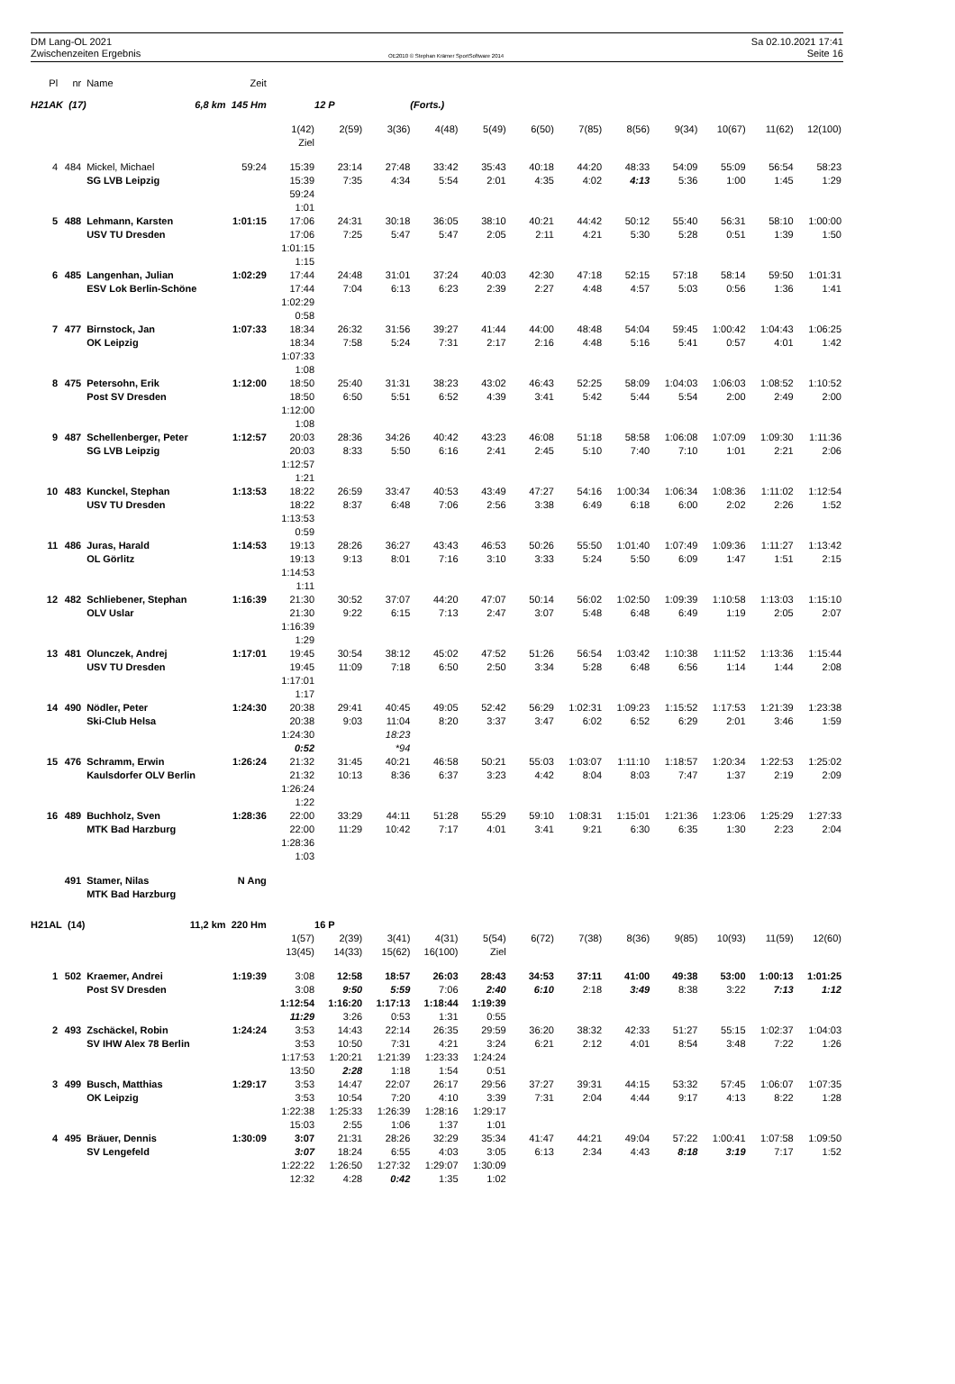DM Lang-OL 2021
Zwischenzeiten Ergebnis
OE2010 © Stephan Krämer SportSoftware 2014
Sa 02.10.2021 17:41
Seite 16
| Pl | nr | Name | Zeit | | | | | | | | | | | | |
| --- | --- | --- | --- | --- | --- | --- | --- | --- | --- | --- | --- | --- | --- | --- | --- |
| H21AK (17) 6,8 km 145 Hm | | | | | 12 P | | (Forts.) | | | | | | | | |
| | | | | 1(42) | 2(59) | 3(36) | 4(48) | 5(49) | 6(50) | 7(85) | 8(56) | 9(34) | 10(67) | 11(62) | 12(100) |
| | | | | Ziel | | | | | | | | | | | |
| 4 | 484 | Mickel, Michael | 59:24 | 15:39 | 23:14 | 27:48 | 33:42 | 35:43 | 40:18 | 44:20 | 48:33 | 54:09 | 55:09 | 56:54 | 58:23 |
| | | SG LVB Leipzig | | 15:39 | 7:35 | 4:34 | 5:54 | 2:01 | 4:35 | 4:02 | 4:13 | 5:36 | 1:00 | 1:45 | 1:29 |
| | | | | 59:24 | | | | | | | | | | | |
| | | | | 1:01 | | | | | | | | | | | |
| 5 | 488 | Lehmann, Karsten | 1:01:15 | 17:06 | 24:31 | 30:18 | 36:05 | 38:10 | 40:21 | 44:42 | 50:12 | 55:40 | 56:31 | 58:10 | 1:00:00 |
| | | USV TU Dresden | | 17:06 | 7:25 | 5:47 | 5:47 | 2:05 | 2:11 | 4:21 | 5:30 | 5:28 | 0:51 | 1:39 | 1:50 |
| | | | | 1:01:15 | | | | | | | | | | | |
| | | | | 1:15 | | | | | | | | | | | |
| 6 | 485 | Langenhan, Julian | 1:02:29 | 17:44 | 24:48 | 31:01 | 37:24 | 40:03 | 42:30 | 47:18 | 52:15 | 57:18 | 58:14 | 59:50 | 1:01:31 |
| | | ESV Lok Berlin-Schöne | | 17:44 | 7:04 | 6:13 | 6:23 | 2:39 | 2:27 | 4:48 | 4:57 | 5:03 | 0:56 | 1:36 | 1:41 |
| | | | | 1:02:29 | | | | | | | | | | | |
| | | | | 0:58 | | | | | | | | | | | |
| 7 | 477 | Birnstock, Jan | 1:07:33 | 18:34 | 26:32 | 31:56 | 39:27 | 41:44 | 44:00 | 48:48 | 54:04 | 59:45 | 1:00:42 | 1:04:43 | 1:06:25 |
| | | OK Leipzig | | 18:34 | 7:58 | 5:24 | 7:31 | 2:17 | 2:16 | 4:48 | 5:16 | 5:41 | 0:57 | 4:01 | 1:42 |
| | | | | 1:07:33 | | | | | | | | | | | |
| | | | | 1:08 | | | | | | | | | | | |
| 8 | 475 | Petersohn, Erik | 1:12:00 | 18:50 | 25:40 | 31:31 | 38:23 | 43:02 | 46:43 | 52:25 | 58:09 | 1:04:03 | 1:06:03 | 1:08:52 | 1:10:52 |
| | | Post SV Dresden | | 18:50 | 6:50 | 5:51 | 6:52 | 4:39 | 3:41 | 5:42 | 5:44 | 5:54 | 2:00 | 2:49 | 2:00 |
| | | | | 1:12:00 | | | | | | | | | | | |
| | | | | 1:08 | | | | | | | | | | | |
| 9 | 487 | Schellenberger, Peter | 1:12:57 | 20:03 | 28:36 | 34:26 | 40:42 | 43:23 | 46:08 | 51:18 | 58:58 | 1:06:08 | 1:07:09 | 1:09:30 | 1:11:36 |
| | | SG LVB Leipzig | | 20:03 | 8:33 | 5:50 | 6:16 | 2:41 | 2:45 | 5:10 | 7:40 | 7:10 | 1:01 | 2:21 | 2:06 |
| | | | | 1:12:57 | | | | | | | | | | | |
| | | | | 1:21 | | | | | | | | | | | |
| 10 | 483 | Kunckel, Stephan | 1:13:53 | 18:22 | 26:59 | 33:47 | 40:53 | 43:49 | 47:27 | 54:16 | 1:00:34 | 1:06:34 | 1:08:36 | 1:11:02 | 1:12:54 |
| | | USV TU Dresden | | 18:22 | 8:37 | 6:48 | 7:06 | 2:56 | 3:38 | 6:49 | 6:18 | 6:00 | 2:02 | 2:26 | 1:52 |
| | | | | 1:13:53 | | | | | | | | | | | |
| | | | | 0:59 | | | | | | | | | | | |
| 11 | 486 | Juras, Harald | 1:14:53 | 19:13 | 28:26 | 36:27 | 43:43 | 46:53 | 50:26 | 55:50 | 1:01:40 | 1:07:49 | 1:09:36 | 1:11:27 | 1:13:42 |
| | | OL Görlitz | | 19:13 | 9:13 | 8:01 | 7:16 | 3:10 | 3:33 | 5:24 | 5:50 | 6:09 | 1:47 | 1:51 | 2:15 |
| | | | | 1:14:53 | | | | | | | | | | | |
| | | | | 1:11 | | | | | | | | | | | |
| 12 | 482 | Schliebener, Stephan | 1:16:39 | 21:30 | 30:52 | 37:07 | 44:20 | 47:07 | 50:14 | 56:02 | 1:02:50 | 1:09:39 | 1:10:58 | 1:13:03 | 1:15:10 |
| | | OLV Uslar | | 21:30 | 9:22 | 6:15 | 7:13 | 2:47 | 3:07 | 5:48 | 6:48 | 6:49 | 1:19 | 2:05 | 2:07 |
| | | | | 1:16:39 | | | | | | | | | | | |
| | | | | 1:29 | | | | | | | | | | | |
| 13 | 481 | Olunczek, Andrej | 1:17:01 | 19:45 | 30:54 | 38:12 | 45:02 | 47:52 | 51:26 | 56:54 | 1:03:42 | 1:10:38 | 1:11:52 | 1:13:36 | 1:15:44 |
| | | USV TU Dresden | | 19:45 | 11:09 | 7:18 | 6:50 | 2:50 | 3:34 | 5:28 | 6:48 | 6:56 | 1:14 | 1:44 | 2:08 |
| | | | | 1:17:01 | | | | | | | | | | | |
| | | | | 1:17 | | | | | | | | | | | |
| 14 | 490 | Nödler, Peter | 1:24:30 | 20:38 | 29:41 | 40:45 | 49:05 | 52:42 | 56:29 | 1:02:31 | 1:09:23 | 1:15:52 | 1:17:53 | 1:21:39 | 1:23:38 |
| | | Ski-Club Helsa | | 20:38 | 9:03 | 11:04 | 8:20 | 3:37 | 3:47 | 6:02 | 6:52 | 6:29 | 2:01 | 3:46 | 1:59 |
| | | | | 1:24:30 | | 18:23 | | | | | | | | | |
| | | | | 0:52 | | *94 | | | | | | | | | |
| 15 | 476 | Schramm, Erwin | 1:26:24 | 21:32 | 31:45 | 40:21 | 46:58 | 50:21 | 55:03 | 1:03:07 | 1:11:10 | 1:18:57 | 1:20:34 | 1:22:53 | 1:25:02 |
| | | Kaulsdorfer OLV Berlin | | 21:32 | 10:13 | 8:36 | 6:37 | 3:23 | 4:42 | 8:04 | 8:03 | 7:47 | 1:37 | 2:19 | 2:09 |
| | | | | 1:26:24 | | | | | | | | | | | |
| | | | | 1:22 | | | | | | | | | | | |
| 16 | 489 | Buchholz, Sven | 1:28:36 | 22:00 | 33:29 | 44:11 | 51:28 | 55:29 | 59:10 | 1:08:31 | 1:15:01 | 1:21:36 | 1:23:06 | 1:25:29 | 1:27:33 |
| | | MTK Bad Harzburg | | 22:00 | 11:29 | 10:42 | 7:17 | 4:01 | 3:41 | 9:21 | 6:30 | 6:35 | 1:30 | 2:23 | 2:04 |
| | | | | 1:28:36 | | | | | | | | | | | |
| | | | | 1:03 | | | | | | | | | | | |
| | 491 | Stamer, Nilas | N Ang | | | | | | | | | | | | |
| | | MTK Bad Harzburg | | | | | | | | | | | | | |
| H21AL (14) 11,2 km 220 Hm | | | | | 16 P | | | | | | | | | | |
| | | | | 1(57) | 2(39) | 3(41) | 4(31) | 5(54) | 6(72) | 7(38) | 8(36) | 9(85) | 10(93) | 11(59) | 12(60) |
| | | | | 13(45) | 14(33) | 15(62) | 16(100) | Ziel | | | | | | | |
| 1 | 502 | Kraemer, Andrei | 1:19:39 | 3:08 | 12:58 | 18:57 | 26:03 | 28:43 | 34:53 | 37:11 | 41:00 | 49:38 | 53:00 | 1:00:13 | 1:01:25 |
| | | Post SV Dresden | | 3:08 | 9:50 | 5:59 | 7:06 | 2:40 | 6:10 | 2:18 | 3:49 | 8:38 | 3:22 | 7:13 | 1:12 |
| | | | | 1:12:54 | 1:16:20 | 1:17:13 | 1:18:44 | 1:19:39 | | | | | | | |
| | | | | 11:29 | 3:26 | 0:53 | 1:31 | 0:55 | | | | | | | |
| 2 | 493 | Zschäckel, Robin | 1:24:24 | 3:53 | 14:43 | 22:14 | 26:35 | 29:59 | 36:20 | 38:32 | 42:33 | 51:27 | 55:15 | 1:02:37 | 1:04:03 |
| | | SV IHW Alex 78 Berlin | | 3:53 | 10:50 | 7:31 | 4:21 | 3:24 | 6:21 | 2:12 | 4:01 | 8:54 | 3:48 | 7:22 | 1:26 |
| | | | | 1:17:53 | 1:20:21 | 1:21:39 | 1:23:33 | 1:24:24 | | | | | | | |
| | | | | 13:50 | 2:28 | 1:18 | 1:54 | 0:51 | | | | | | | |
| 3 | 499 | Busch, Matthias | 1:29:17 | 3:53 | 14:47 | 22:07 | 26:17 | 29:56 | 37:27 | 39:31 | 44:15 | 53:32 | 57:45 | 1:06:07 | 1:07:35 |
| | | OK Leipzig | | 3:53 | 10:54 | 7:20 | 4:10 | 3:39 | 7:31 | 2:04 | 4:44 | 9:17 | 4:13 | 8:22 | 1:28 |
| | | | | 1:22:38 | 1:25:33 | 1:26:39 | 1:28:16 | 1:29:17 | | | | | | | |
| | | | | 15:03 | 2:55 | 1:06 | 1:37 | 1:01 | | | | | | | |
| 4 | 495 | Bräuer, Dennis | 1:30:09 | 3:07 | 21:31 | 28:26 | 32:29 | 35:34 | 41:47 | 44:21 | 49:04 | 57:22 | 1:00:41 | 1:07:58 | 1:09:50 |
| | | SV Lengefeld | | 3:07 | 18:24 | 6:55 | 4:03 | 3:05 | 6:13 | 2:34 | 4:43 | 8:18 | 3:19 | 7:17 | 1:52 |
| | | | | 1:22:22 | 1:26:50 | 1:27:32 | 1:29:07 | 1:30:09 | | | | | | | |
| | | | | 12:32 | 4:28 | 0:42 | 1:35 | 1:02 | | | | | | | |